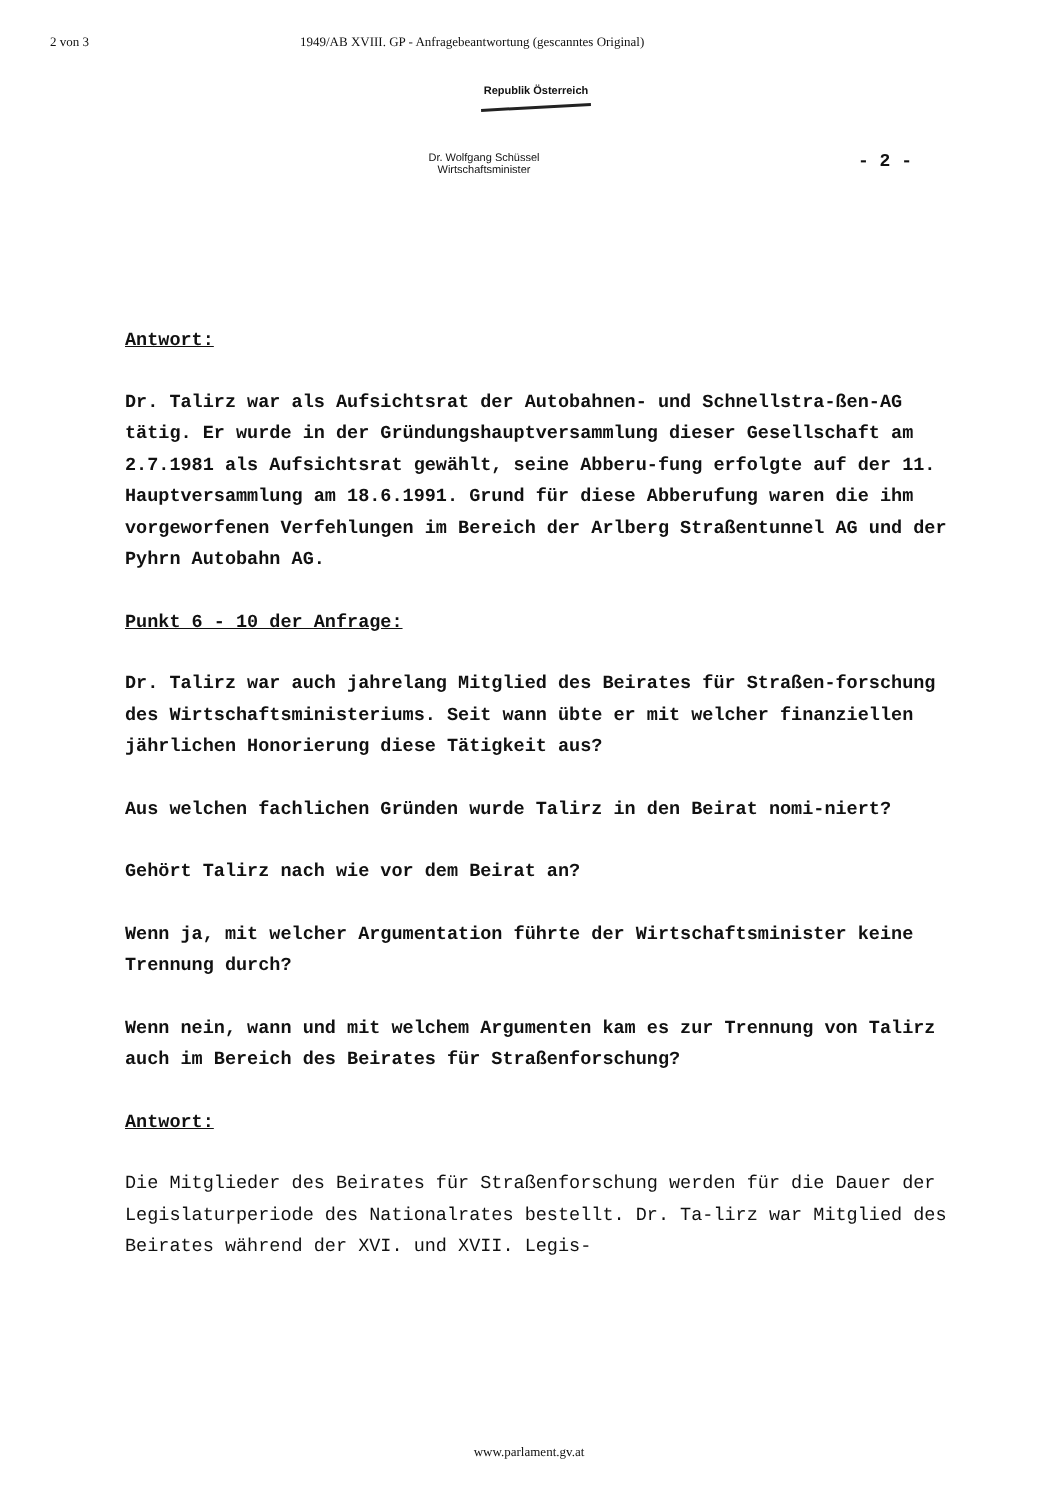2 von 3 1949/AB XVIII. GP - Anfragebeantwortung (gescanntes Original)
Republik Österreich
Dr. Wolfgang Schüssel
Wirtschaftsminister
- 2 -
Antwort:
Dr. Talirz war als Aufsichtsrat der Autobahnen- und Schnellstra-ßen-AG tätig. Er wurde in der Gründungshauptversammlung dieser Gesellschaft am 2.7.1981 als Aufsichtsrat gewählt, seine Abberu-fung erfolgte auf der 11. Hauptversammlung am 18.6.1991. Grund für diese Abberufung waren die ihm vorgeworfenen Verfehlungen im Bereich der Arlberg Straßentunnel AG und der Pyhrn Autobahn AG.
Punkt 6 - 10 der Anfrage:
Dr. Talirz war auch jahrelang Mitglied des Beirates für Straßen-forschung des Wirtschaftsministeriums. Seit wann übte er mit welcher finanziellen jährlichen Honorierung diese Tätigkeit aus?
Aus welchen fachlichen Gründen wurde Talirz in den Beirat nomi-niert?
Gehört Talirz nach wie vor dem Beirat an?
Wenn ja, mit welcher Argumentation führte der Wirtschaftsminister keine Trennung durch?
Wenn nein, wann und mit welchem Argumenten kam es zur Trennung von Talirz auch im Bereich des Beirates für Straßenforschung?
Antwort:
Die Mitglieder des Beirates für Straßenforschung werden für die Dauer der Legislaturperiode des Nationalrates bestellt. Dr. Ta-lirz war Mitglied des Beirates während der XVI. und XVII. Legis-
www.parlament.gv.at